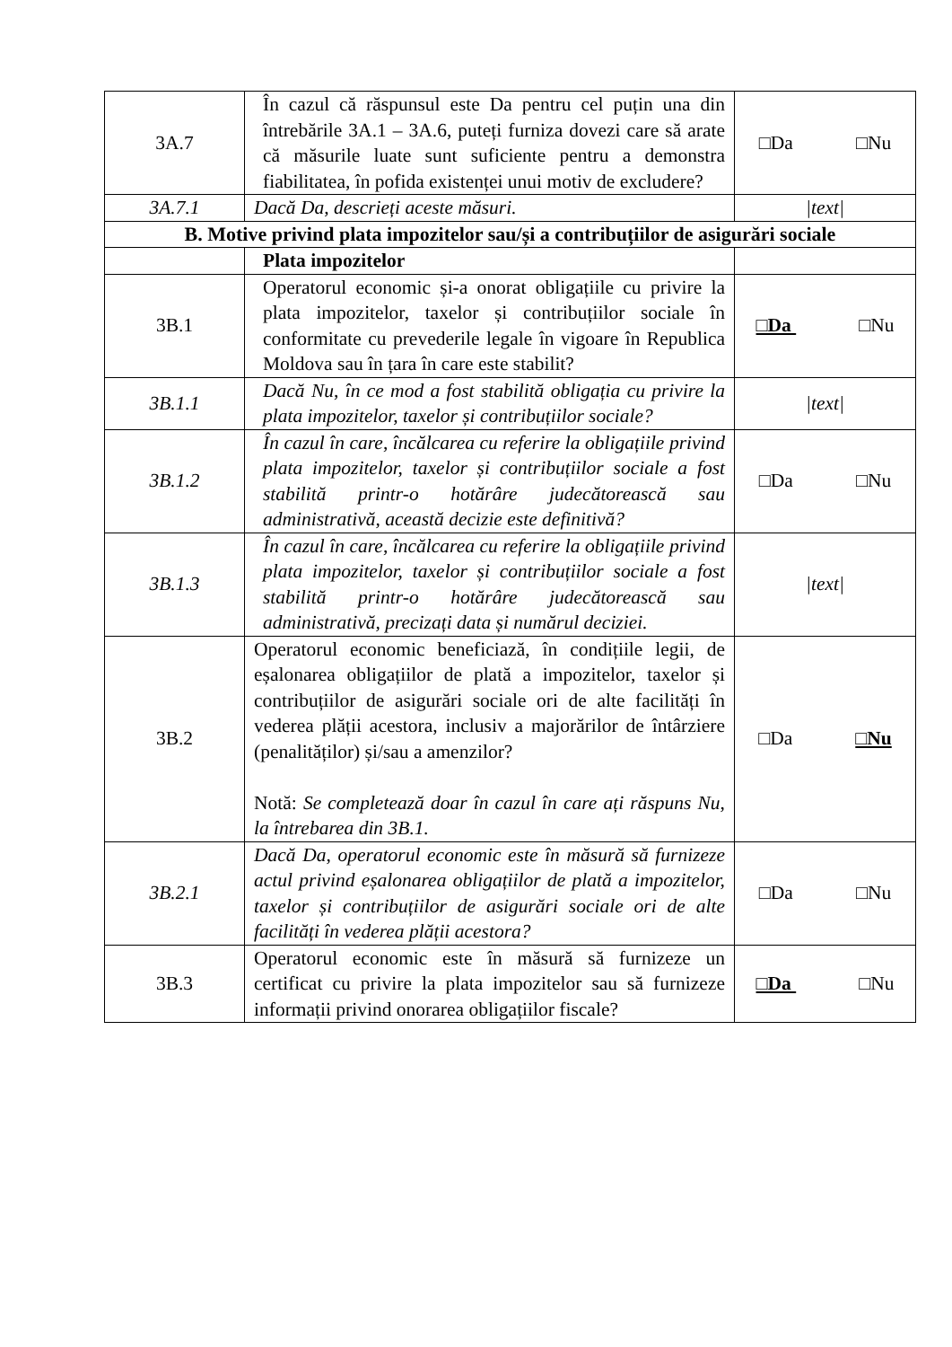| 3A.7 | În cazul că răspunsul este Da pentru cel puțin una din întrebările 3A.1 – 3A.6, puteți furniza dovezi care să arate că măsurile luate sunt suficiente pentru a demonstra fiabilitatea, în pofida existenței unui motiv de excludere? | □Da □Nu |
| 3A.7.1 | Dacă Da, descrieți aceste măsuri. | /text/ |
| B. Motive privind plata impozitelor sau/și a contribuțiilor de asigurări sociale | | |
| | Plata impozitelor | |
| 3B.1 | Operatorul economic și-a onorat obligațiile cu privire la plata impozitelor, taxelor și contribuțiilor sociale în conformitate cu prevederile legale în vigoare în Republica Moldova sau în țara în care este stabilit? | □Da □Nu |
| 3B.1.1 | Dacă Nu, în ce mod a fost stabilită obligația cu privire la plata impozitelor, taxelor și contribuțiilor sociale? | /text/ |
| 3B.1.2 | În cazul în care, încălcarea cu referire la obligațiile privind plata impozitelor, taxelor și contribuțiilor sociale a fost stabilită printr-o hotărâre judecătorească sau administrativă, această decizie este definitivă? | □Da □Nu |
| 3B.1.3 | În cazul în care, încălcarea cu referire la obligațiile privind plata impozitelor, taxelor și contribuțiilor sociale a fost stabilită printr-o hotărâre judecătorească sau administrativă, precizați data și numărul deciziei. | /text/ |
| 3B.2 | Operatorul economic beneficiază, în condițiile legii, de eșalonarea obligațiilor de plată a impozitelor, taxelor și contribuțiilor de asigurări sociale ori de alte facilități în vederea plății acestora, inclusiv a majorărilor de întârziere (penalităților) și/sau a amenzilor? Notă: Se completează doar în cazul în care ați răspuns Nu, la întrebarea din 3B.1. | □Da □Nu |
| 3B.2.1 | Dacă Da, operatorul economic este în măsură să furnizeze actul privind eșalonarea obligațiilor de plată a impozitelor, taxelor și contribuțiilor de asigurări sociale ori de alte facilități în vederea plății acestora? | □Da □Nu |
| 3B.3 | Operatorul economic este în măsură să furnizeze un certificat cu privire la plata impozitelor sau să furnizeze informații privind onorarea obligațiilor fiscale? | □Da □Nu |